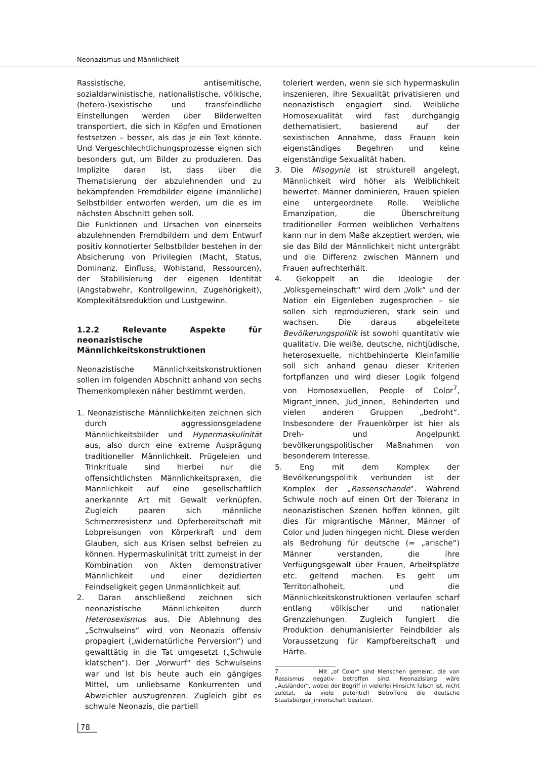Neonazismus und Männlichkeit
Rassistische, antisemitische, sozialdarwinistische, nationalistische, völkische, (hetero-)sexistische und transfeindliche Einstellungen werden über Bilderwelten transportiert, die sich in Köpfen und Emotionen festsetzen – besser, als das je ein Text könnte. Und Vergeschlechtlichungsprozesse eignen sich besonders gut, um Bilder zu produzieren. Das Implizite daran ist, dass über die Thematisierung der abzulehnenden und zu bekämpfenden Fremdbilder eigene (männliche) Selbstbilder entworfen werden, um die es im nächsten Abschnitt gehen soll.
Die Funktionen und Ursachen von einerseits abzulehnenden Fremdbildern und dem Entwurf positiv konnotierter Selbstbilder bestehen in der Absicherung von Privilegien (Macht, Status, Dominanz, Einfluss, Wohlstand, Ressourcen), der Stabilisierung der eigenen Identität (Angstabwehr, Kontrollgewinn, Zugehörigkeit), Komplexitätsreduktion und Lustgewinn.
1.2.2 Relevante Aspekte für neonazistische Männlichkeitskonstruktionen
Neonazistische Männlichkeitskonstruktionen sollen im folgenden Abschnitt anhand von sechs Themenkomplexen näher bestimmt werden.
1. Neonazistische Männlichkeiten zeichnen sich durch aggressionsgeladene Männlichkeitsbilder und Hypermaskulinität aus, also durch eine extreme Ausprägung traditioneller Männlichkeit. Prügeleien und Trinkrituale sind hierbei nur die offensichtlichsten Männlichkeitspraxen, die Männlichkeit auf eine gesellschaftlich anerkannte Art mit Gewalt verknüpfen. Zugleich paaren sich männliche Schmerzresistenz und Opferbereitschaft mit Lobpreisungen von Körperkraft und dem Glauben, sich aus Krisen selbst befreien zu können. Hypermaskulinität tritt zumeist in der Kombination von Akten demonstrativer Männlichkeit und einer dezidierten Feindseligkeit gegen Unmännlichkeit auf.
2. Daran anschließend zeichnen sich neonazistische Männlichkeiten durch Heterosexismus aus. Die Ablehnung des „Schwulseins“ wird von Neonazis offensiv propagiert („widernatürliche Perversion“) und gewalttätig in die Tat umgesetzt („Schwule klatschen“). Der „Vorwurf“ des Schwulseins war und ist bis heute auch ein gängiges Mittel, um unliebsame Konkurrenten und Abweichler auszugrenzen. Zugleich gibt es schwule Neonazis, die partiell
toleriert werden, wenn sie sich hypermaskulin inszenieren, ihre Sexualität privatisieren und neonazistisch engagiert sind. Weibliche Homosexualität wird fast durchgängig dethematisiert, basierend auf der sexistischen Annahme, dass Frauen kein eigenständiges Begehren und keine eigenständige Sexualität haben.
3. Die Misogynie ist strukturell angelegt, Männlichkeit wird höher als Weiblichkeit bewertet. Männer dominieren, Frauen spielen eine untergeordnete Rolle. Weibliche Emanzipation, die Überschreitung traditioneller Formen weiblichen Verhaltens kann nur in dem Maße akzeptiert werden, wie sie das Bild der Männlichkeit nicht untergräbt und die Differenz zwischen Männern und Frauen aufrechterhält.
4. Gekoppelt an die Ideologie der „Volksgemeinschaft“ wird dem „Volk“ und der Nation ein Eigenleben zugesprochen – sie sollen sich reproduzieren, stark sein und wachsen. Die daraus abgeleitete Bevölkerungspolitik ist sowohl quantitativ wie qualitativ. Die weiße, deutsche, nichtjüdische, heterosexuelle, nichtbehinderte Kleinfamilie soll sich anhand genau dieser Kriterien fortpflanzen und wird dieser Logik folgend von Homosexuellen, People of Color<sup>7</sup>, Migrant_innen, Jüd_innen, Behinderten und vielen anderen Gruppen „bedroht“. Insbesondere der Frauenkörper ist hier als Dreh- und Angelpunkt bevölkerungspolitischer Maßnahmen von besonderem Interesse.
5. Eng mit dem Komplex der Bevölkerungspolitik verbunden ist der Komplex der „Rassenschande“. Während Schwule noch auf einen Ort der Toleranz in neonazistischen Szenen hoffen können, gilt dies für migrantische Männer, Männer of Color und Juden hingegen nicht. Diese werden als Bedrohung für deutsche (= „arische“) Männer verstanden, die ihre Verfügungsgewalt über Frauen, Arbeitsplätze etc. geltend machen. Es geht um Territorialhoheit, und die Männlichkeitskonstruktionen verlaufen scharf entlang völkischer und nationaler Grenzziehungen. Zugleich fungiert die Produktion dehumanisierter Feindbilder als Voraussetzung für Kampfbereitschaft und Härte.
7 Mit „of Color“ sind Menschen gemeint, die von Rassismus negativ betroffen sind. Neonazislang wäre „Ausländer“, wobei der Begriff in vielerlei Hinsicht falsch ist, nicht zuletzt, da viele potentiell Betroffene die deutsche Staatsbürger_innenschaft besitzen.
78